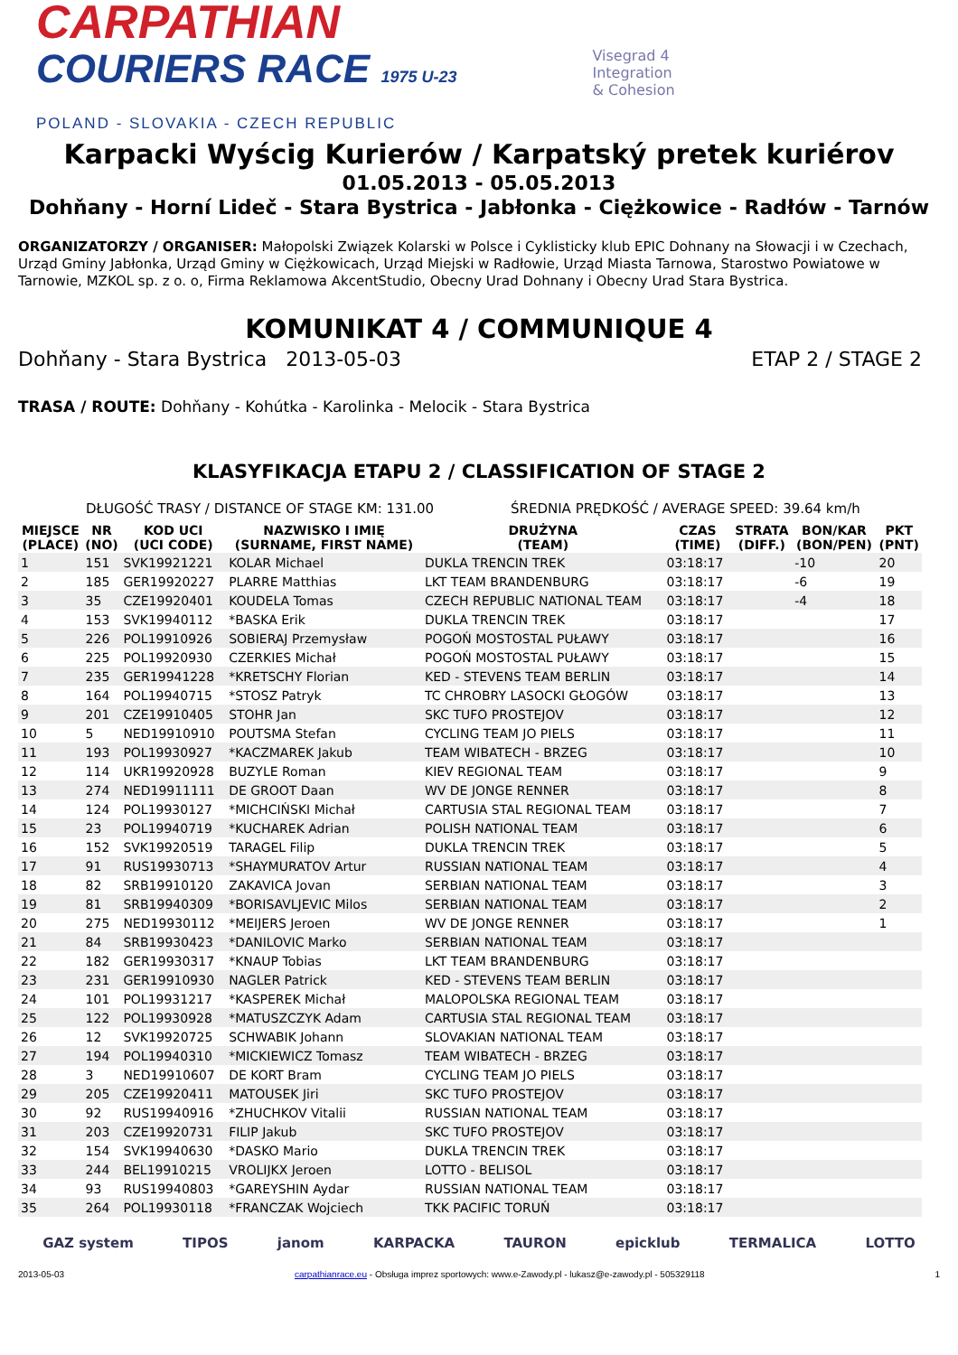CARPATHIAN
COURIERS RACE 1975 U-23
POLAND - SLOVAKIA - CZECH REPUBLIC
Visegrad 4
Integration
& Cohesion
Karpacki Wyścig Kurierów / Karpatský pretek kuriérov
01.05.2013 - 05.05.2013
Dohňany - Horní Lideč - Stara Bystrica - Jabłonka - Ciężkowice - Radłów - Tarnów
ORGANIZATORZY / ORGANISER: Małopolski Związek Kolarski w Polsce i Cyklisticky klub EPIC Dohnany na Słowacji i w Czechach, Urząd Gminy Jabłonka, Urząd Gminy w Ciężkowicach, Urząd Miejski w Radłowie, Urząd Miasta Tarnowa, Starostwo Powiatowe w Tarnowie, MZKOL sp. z o. o, Firma Reklamowa AkcentStudio, Obecny Urad Dohnany i Obecny Urad Stara Bystrica.
KOMUNIKAT 4 / COMMUNIQUE 4
Dohňany - Stara Bystrica 2013-05-03 ETAP 2 / STAGE 2
TRASA / ROUTE: Dohňany - Kohútka - Karolinka - Melocik - Stara Bystrica
KLASYFIKACJA ETAPU 2 / CLASSIFICATION OF STAGE 2
DŁUGOŚĆ TRASY / DISTANCE OF STAGE KM: 131.00 ŚREDNIA PRĘDKOŚĆ / AVERAGE SPEED: 39.64 km/h
| MIEJSCE (PLACE) | NR (NO) | KOD UCI (UCI CODE) | NAZWISKO I IMIĘ (SURNAME, FIRST NAME) | DRUŻYNA (TEAM) | CZAS (TIME) | STRATA (DIFF.) | BON/KAR (BON/PEN) | PKT (PNT) |
| --- | --- | --- | --- | --- | --- | --- | --- | --- |
| 1 | 151 | SVK19921221 | KOLAR Michael | DUKLA TRENCIN TREK | 03:18:17 | | -10 | 20 |
| 2 | 185 | GER19920227 | PLARRE Matthias | LKT TEAM BRANDENBURG | 03:18:17 | | -6 | 19 |
| 3 | 35 | CZE19920401 | KOUDELA Tomas | CZECH REPUBLIC NATIONAL TEAM | 03:18:17 | | -4 | 18 |
| 4 | 153 | SVK19940112 | *BASKA Erik | DUKLA TRENCIN TREK | 03:18:17 | | | 17 |
| 5 | 226 | POL19910926 | SOBIERAJ Przemysław | POGOŃ MOSTOSTAL PUŁAWY | 03:18:17 | | | 16 |
| 6 | 225 | POL19920930 | CZERKIES Michał | POGOŃ MOSTOSTAL PUŁAWY | 03:18:17 | | | 15 |
| 7 | 235 | GER19941228 | *KRETSCHY Florian | KED - STEVENS TEAM BERLIN | 03:18:17 | | | 14 |
| 8 | 164 | POL19940715 | *STOSZ Patryk | TC CHROBRY LASOCKI GŁOGÓW | 03:18:17 | | | 13 |
| 9 | 201 | CZE19910405 | STOHR Jan | SKC TUFO PROSTEJOV | 03:18:17 | | | 12 |
| 10 | 5 | NED19910910 | POUTSMA Stefan | CYCLING TEAM JO PIELS | 03:18:17 | | | 11 |
| 11 | 193 | POL19930927 | *KACZMAREK Jakub | TEAM WIBATECH - BRZEG | 03:18:17 | | | 10 |
| 12 | 114 | UKR19920928 | BUZYLE Roman | KIEV REGIONAL TEAM | 03:18:17 | | | 9 |
| 13 | 274 | NED19911111 | DE GROOT Daan | WV DE JONGE RENNER | 03:18:17 | | | 8 |
| 14 | 124 | POL19930127 | *MICHCIŃSKI Michał | CARTUSIA STAL REGIONAL TEAM | 03:18:17 | | | 7 |
| 15 | 23 | POL19940719 | *KUCHAREK Adrian | POLISH NATIONAL TEAM | 03:18:17 | | | 6 |
| 16 | 152 | SVK19920519 | TARAGEL Filip | DUKLA TRENCIN TREK | 03:18:17 | | | 5 |
| 17 | 91 | RUS19930713 | *SHAYMURATOV Artur | RUSSIAN NATIONAL TEAM | 03:18:17 | | | 4 |
| 18 | 82 | SRB19910120 | ZAKAVICA Jovan | SERBIAN NATIONAL TEAM | 03:18:17 | | | 3 |
| 19 | 81 | SRB19940309 | *BORISAVLJEVIC Milos | SERBIAN NATIONAL TEAM | 03:18:17 | | | 2 |
| 20 | 275 | NED19930112 | *MEIJERS Jeroen | WV DE JONGE RENNER | 03:18:17 | | | 1 |
| 21 | 84 | SRB19930423 | *DANILOVIC Marko | SERBIAN NATIONAL TEAM | 03:18:17 | | | |
| 22 | 182 | GER19930317 | *KNAUP Tobias | LKT TEAM BRANDENBURG | 03:18:17 | | | |
| 23 | 231 | GER19910930 | NAGLER Patrick | KED - STEVENS TEAM BERLIN | 03:18:17 | | | |
| 24 | 101 | POL19931217 | *KASPEREK Michał | MALOPOLSKA REGIONAL TEAM | 03:18:17 | | | |
| 25 | 122 | POL19930928 | *MATUSZCZYK Adam | CARTUSIA STAL REGIONAL TEAM | 03:18:17 | | | |
| 26 | 12 | SVK19920725 | SCHWABIK Johann | SLOVAKIAN NATIONAL TEAM | 03:18:17 | | | |
| 27 | 194 | POL19940310 | *MICKIEWICZ Tomasz | TEAM WIBATECH - BRZEG | 03:18:17 | | | |
| 28 | 3 | NED19910607 | DE KORT Bram | CYCLING TEAM JO PIELS | 03:18:17 | | | |
| 29 | 205 | CZE19920411 | MATOUSEK Jiri | SKC TUFO PROSTEJOV | 03:18:17 | | | |
| 30 | 92 | RUS19940916 | *ZHUCHKOV Vitalii | RUSSIAN NATIONAL TEAM | 03:18:17 | | | |
| 31 | 203 | CZE19920731 | FILIP Jakub | SKC TUFO PROSTEJOV | 03:18:17 | | | |
| 32 | 154 | SVK19940630 | *DASKO Mario | DUKLA TRENCIN TREK | 03:18:17 | | | |
| 33 | 244 | BEL19910215 | VROLIJKX Jeroen | LOTTO - BELISOL | 03:18:17 | | | |
| 34 | 93 | RUS19940803 | *GAREYSHIN Aydar | RUSSIAN NATIONAL TEAM | 03:18:17 | | | |
| 35 | 264 | POL19930118 | *FRANCZAK Wojciech | TKK PACIFIC TORUŃ | 03:18:17 | | | |
GAZ system TIPOS janom KARPACKA TAURON epicklub TERMALICA LOTTO
2013-05-03 carpathianrace.eu - Obsługa imprez sportowych: www.e-Zawody.pl - lukasz@e-zawody.pl - 505329118 1